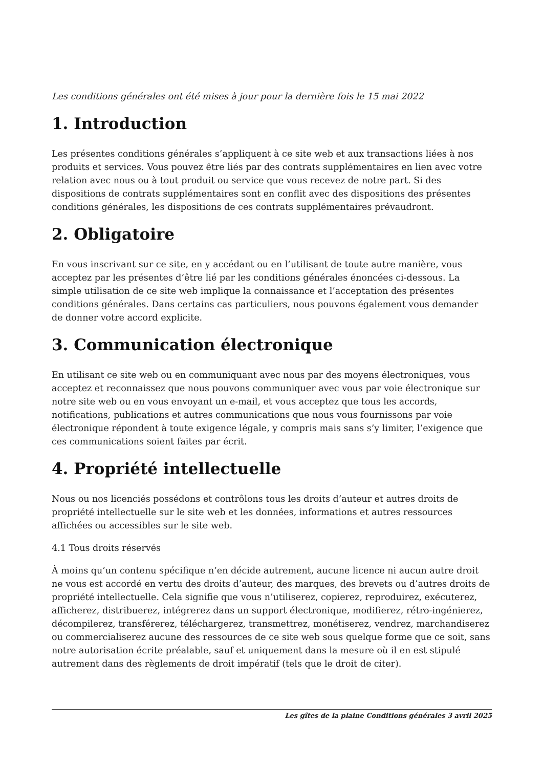Les conditions générales ont été mises à jour pour la dernière fois le 15 mai 2022
1. Introduction
Les présentes conditions générales s’appliquent à ce site web et aux transactions liées à nos produits et services. Vous pouvez être liés par des contrats supplémentaires en lien avec votre relation avec nous ou à tout produit ou service que vous recevez de notre part. Si des dispositions de contrats supplémentaires sont en conflit avec des dispositions des présentes conditions générales, les dispositions de ces contrats supplémentaires prévaudront.
2. Obligatoire
En vous inscrivant sur ce site, en y accédant ou en l’utilisant de toute autre manière, vous acceptez par les présentes d’être lié par les conditions générales énoncées ci-dessous. La simple utilisation de ce site web implique la connaissance et l’acceptation des présentes conditions générales. Dans certains cas particuliers, nous pouvons également vous demander de donner votre accord explicite.
3. Communication électronique
En utilisant ce site web ou en communiquant avec nous par des moyens électroniques, vous acceptez et reconnaissez que nous pouvons communiquer avec vous par voie électronique sur notre site web ou en vous envoyant un e-mail, et vous acceptez que tous les accords, notifications, publications et autres communications que nous vous fournissons par voie électronique répondent à toute exigence légale, y compris mais sans s’y limiter, l’exigence que ces communications soient faites par écrit.
4. Propriété intellectuelle
Nous ou nos licenciés possédons et contrôlons tous les droits d’auteur et autres droits de propriété intellectuelle sur le site web et les données, informations et autres ressources affichées ou accessibles sur le site web.
4.1 Tous droits réservés
À moins qu’un contenu spécifique n’en décide autrement, aucune licence ni aucun autre droit ne vous est accordé en vertu des droits d’auteur, des marques, des brevets ou d’autres droits de propriété intellectuelle. Cela signifie que vous n’utiliserez, copierez, reproduirez, exécuterez, afficherez, distribuerez, intégrerez dans un support électronique, modifierez, rétro-ingénierez, décompilerez, transférerez, téléchargerez, transmettrez, monétiserez, vendrez, marchandiserez ou commercialiserez aucune des ressources de ce site web sous quelque forme que ce soit, sans notre autorisation écrite préalable, sauf et uniquement dans la mesure où il en est stipulé autrement dans des règlements de droit impératif (tels que le droit de citer).
Les gîtes de la plaine Conditions générales 3 avril 2025